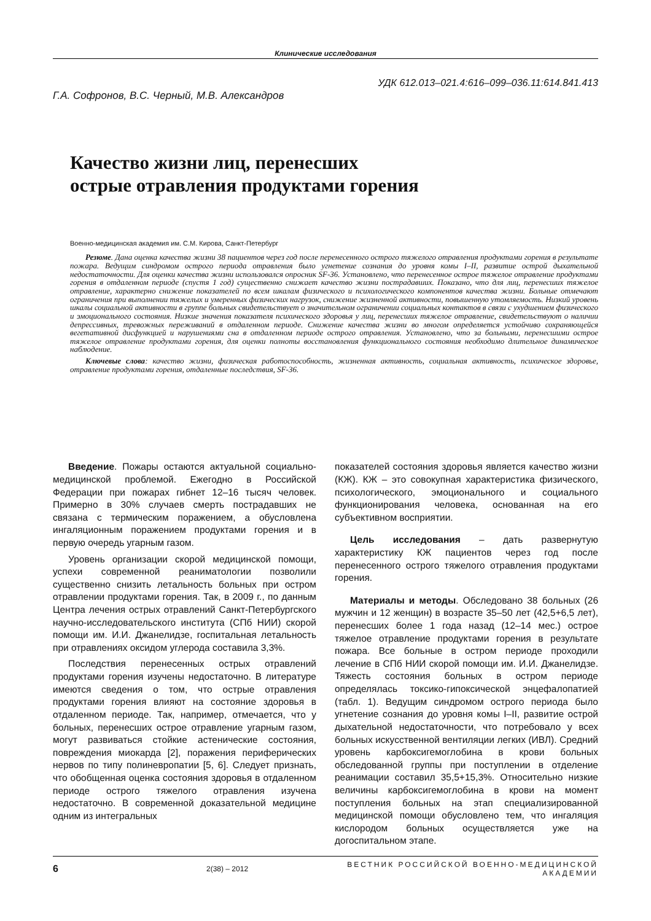Клинические исследования
УДК 612.013–021.4:616–099–036.11:614.841.413
Г.А. Софронов, В.С. Черный, М.В. Александров
Качество жизни лиц, перенесших
острые отравления продуктами горения
Военно-медицинская академия им. С.М. Кирова, Санкт-Петербург
Резюме. Дана оценка качества жизни 38 пациентов через год после перенесенного острого тяжелого отравления продуктами горения в результате пожара. Ведущим синдромом острого периода отравления было угнетение сознания до уровня комы I–II, развитие острой дыхательной недостаточности. Для оценки качества жизни использовался опросник SF-36. Установлено, что перенесенное острое тяжелое отравление продуктами горения в отдаленном периоде (спустя 1 год) существенно снижает качество жизни пострадавших. Показано, что для лиц, перенесших тяжелое отравление, характерно снижение показателей по всем шкалам физического и психологического компонентов качества жизни. Больные отмечают ограничения при выполнении тяжелых и умеренных физических нагрузок, снижение жизненной активности, повышенную утомляемость. Низкий уровень шкалы социальной активности в группе больных свидетельствует о значительном ограничении социальных контактов в связи с ухудшением физического и эмоционального состояния. Низкие значения показателя психического здоровья у лиц, перенесших тяжелое отравление, свидетельствуют о наличии депрессивных, тревожных переживаний в отдаленном периоде. Снижение качества жизни во многом определяется устойчиво сохраняющейся вегетативной дисфункцией и нарушениями сна в отдаленном периоде острого отравления. Установлено, что за больными, перенесшими острое тяжелое отравление продуктами горения, для оценки полноты восстановления функционального состояния необходимо длительное динамическое наблюдение.
Ключевые слова: качество жизни, физическая работоспособность, жизненная активность, социальная активность, психическое здоровье, отравление продуктами горения, отдаленные последствия, SF-36.
Введение. Пожары остаются актуальной социально-медицинской проблемой. Ежегодно в Российской Федерации при пожарах гибнет 12–16 тысяч человек. Примерно в 30% случаев смерть пострадавших не связана с термическим поражением, а обусловлена ингаляционным поражением продуктами горения и в первую очередь угарным газом.
Уровень организации скорой медицинской помощи, успехи современной реаниматологии позволили существенно снизить летальность больных при остром отравлении продуктами горения. Так, в 2009 г., по данным Центра лечения острых отравлений Санкт-Петербургского научно-исследовательского института (СПб НИИ) скорой помощи им. И.И. Джанелидзе, госпитальная летальность при отравлениях оксидом углерода составила 3,3%.
Последствия перенесенных острых отравлений продуктами горения изучены недостаточно. В литературе имеются сведения о том, что острые отравления продуктами горения влияют на состояние здоровья в отдаленном периоде. Так, например, отмечается, что у больных, перенесших острое отравление угарным газом, могут развиваться стойкие астенические состояния, повреждения миокарда [2], поражения периферических нервов по типу полиневропатии [5, 6]. Следует признать, что обобщенная оценка состояния здоровья в отдаленном периоде острого тяжелого отравления изучена недостаточно. В современной доказательной медицине одним из интегральных
показателей состояния здоровья является качество жизни (КЖ). КЖ – это совокупная характеристика физического, психологического, эмоционального и социального функционирования человека, основанная на его субъективном восприятии.
Цель исследования – дать развернутую характеристику КЖ пациентов через год после перенесенного острого тяжелого отравления продуктами горения.
Материалы и методы. Обследовано 38 больных (26 мужчин и 12 женщин) в возрасте 35–50 лет (42,5+6,5 лет), перенесших более 1 года назад (12–14 мес.) острое тяжелое отравление продуктами горения в результате пожара. Все больные в остром периоде проходили лечение в СПб НИИ скорой помощи им. И.И. Джанелидзе. Тяжесть состояния больных в остром периоде определялась токсико-гипоксической энцефалопатией (табл. 1). Ведущим синдромом острого периода было угнетение сознания до уровня комы I–II, развитие острой дыхательной недостаточности, что потребовало у всех больных искусственной вентиляции легких (ИВЛ). Средний уровень карбоксигемоглобина в крови больных обследованной группы при поступлении в отделение реанимации составил 35,5+15,3%. Относительно низкие величины карбоксигемоглобина в крови на момент поступления больных на этап специализированной медицинской помощи обусловлено тем, что ингаляция кислородом больных осуществляется уже на догоспитальном этапе.
6 2(38) – 2012 ВЕСТНИК РОССИЙСКОЙ ВОЕННО-МЕДИЦИНСКОЙ АКАДЕМИИ